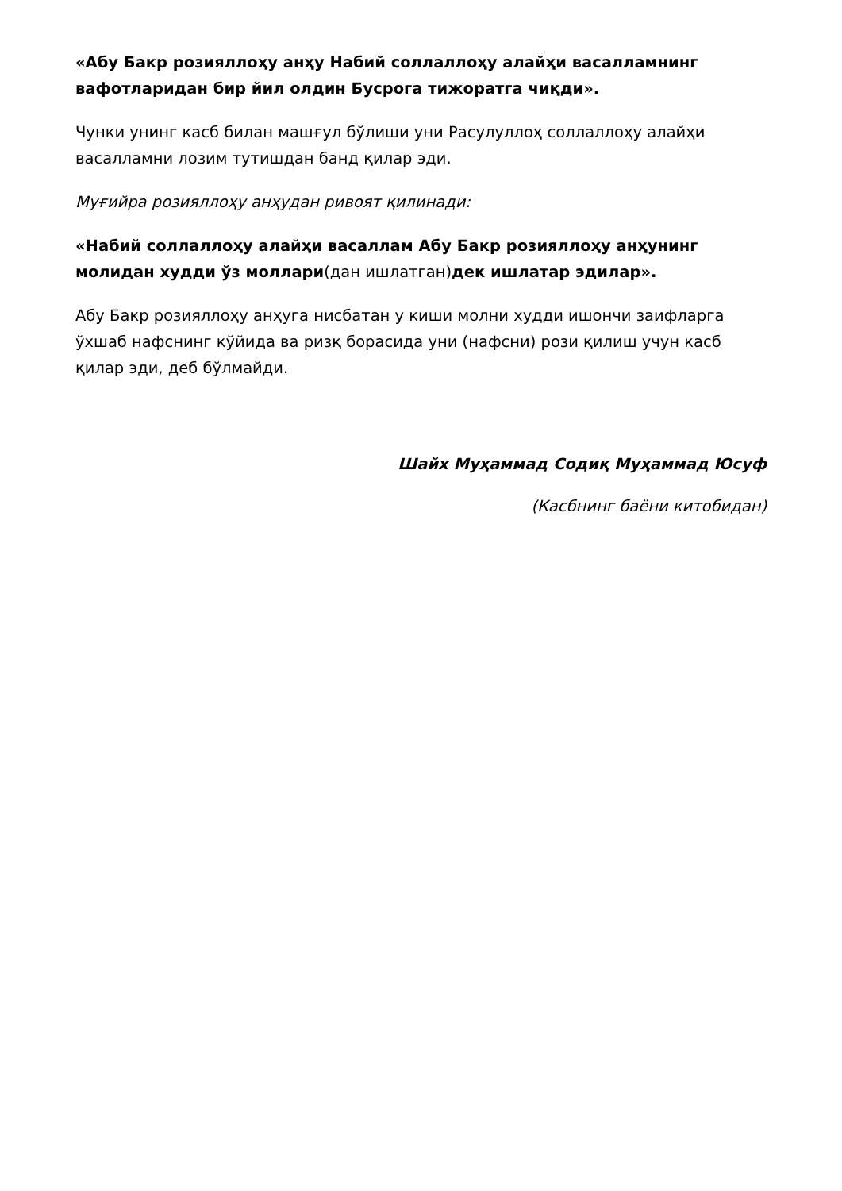«Абу Бакр розияллоҳу анҳу Набий соллаллоҳу алайҳи васалламнинг вафотларидан бир йил олдин Бусрога тижоратга чиқди».
Чунки унинг касб билан машғул бўлиши уни Расулуллоҳ соллаллоҳу алайҳи васалламни лозим тутишдан банд қилар эди.
Муғийра розияллоҳу анҳудан ривоят қилинади:
«Набий соллаллоҳу алайҳи васаллам Абу Бакр розияллоҳу анҳунинг молидан худди ўз моллари(дан ишлатган)дек ишлатар эдилар».
Абу Бакр розияллоҳу анҳуга нисбатан у киши молни худди ишончи заифларга ўхшаб нафснинг кўйида ва ризқ борасида уни (нафсни) рози қилиш учун касб қилар эди, деб бўлмайди.
Шайх Муҳаммад Содиқ Муҳаммад Юсуф
(Касбнинг баёни китобидан)